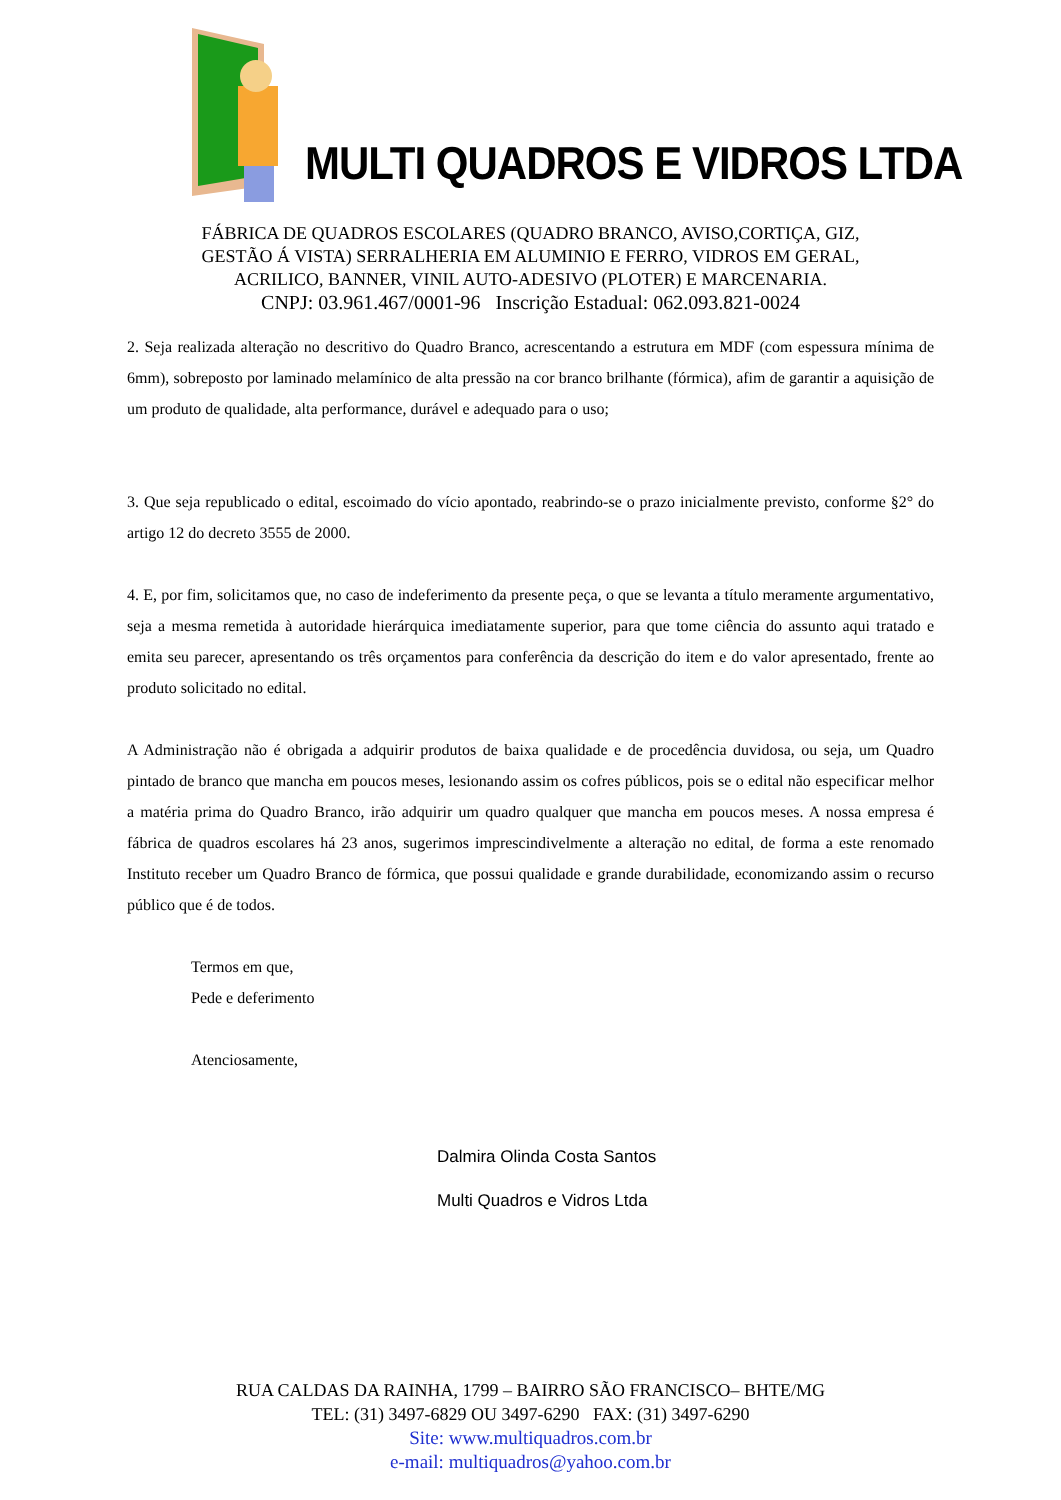MULTI QUADROS E VIDROS LTDA
FÁBRICA DE QUADROS ESCOLARES (QUADRO BRANCO, AVISO,CORTIÇA, GIZ,
GESTÃO Á VISTA) SERRALHERIA EM ALUMINIO E FERRO, VIDROS EM GERAL,
ACRILICO, BANNER, VINIL AUTO-ADESIVO (PLOTER) E MARCENARIA.
CNPJ: 03.961.467/0001-96 Inscrição Estadual: 062.093.821-0024
2. Seja realizada alteração no descritivo do Quadro Branco, acrescentando a estrutura em MDF (com espessura mínima de 6mm), sobreposto por laminado melamínico de alta pressão na cor branco brilhante (fórmica), afim de garantir a aquisição de um produto de qualidade, alta performance, durável e adequado para o uso;
3. Que seja republicado o edital, escoimado do vício apontado, reabrindo-se o prazo inicialmente previsto, conforme §2° do artigo 12 do decreto 3555 de 2000.
4. E, por fim, solicitamos que, no caso de indeferimento da presente peça, o que se levanta a título meramente argumentativo, seja a mesma remetida à autoridade hierárquica imediatamente superior, para que tome ciência do assunto aqui tratado e emita seu parecer, apresentando os três orçamentos para conferência da descrição do item e do valor apresentado, frente ao produto solicitado no edital.
A Administração não é obrigada a adquirir produtos de baixa qualidade e de procedência duvidosa, ou seja, um Quadro pintado de branco que mancha em poucos meses, lesionando assim os cofres públicos, pois se o edital não especificar melhor a matéria prima do Quadro Branco, irão adquirir um quadro qualquer que mancha em poucos meses. A nossa empresa é fábrica de quadros escolares há 23 anos, sugerimos imprescindivelmente a alteração no edital, de forma a este renomado Instituto receber um Quadro Branco de fórmica, que possui qualidade e grande durabilidade, economizando assim o recurso público que é de todos.
Termos em que,
Pede e deferimento
Atenciosamente,
Dalmira Olinda Costa Santos
Multi Quadros e Vidros Ltda
RUA CALDAS DA RAINHA, 1799 – BAIRRO SÃO FRANCISCO– BHTE/MG
TEL: (31) 3497-6829 OU 3497-6290 FAX: (31) 3497-6290
Site: www.multiquadros.com.br
e-mail: multiquadros@yahoo.com.br